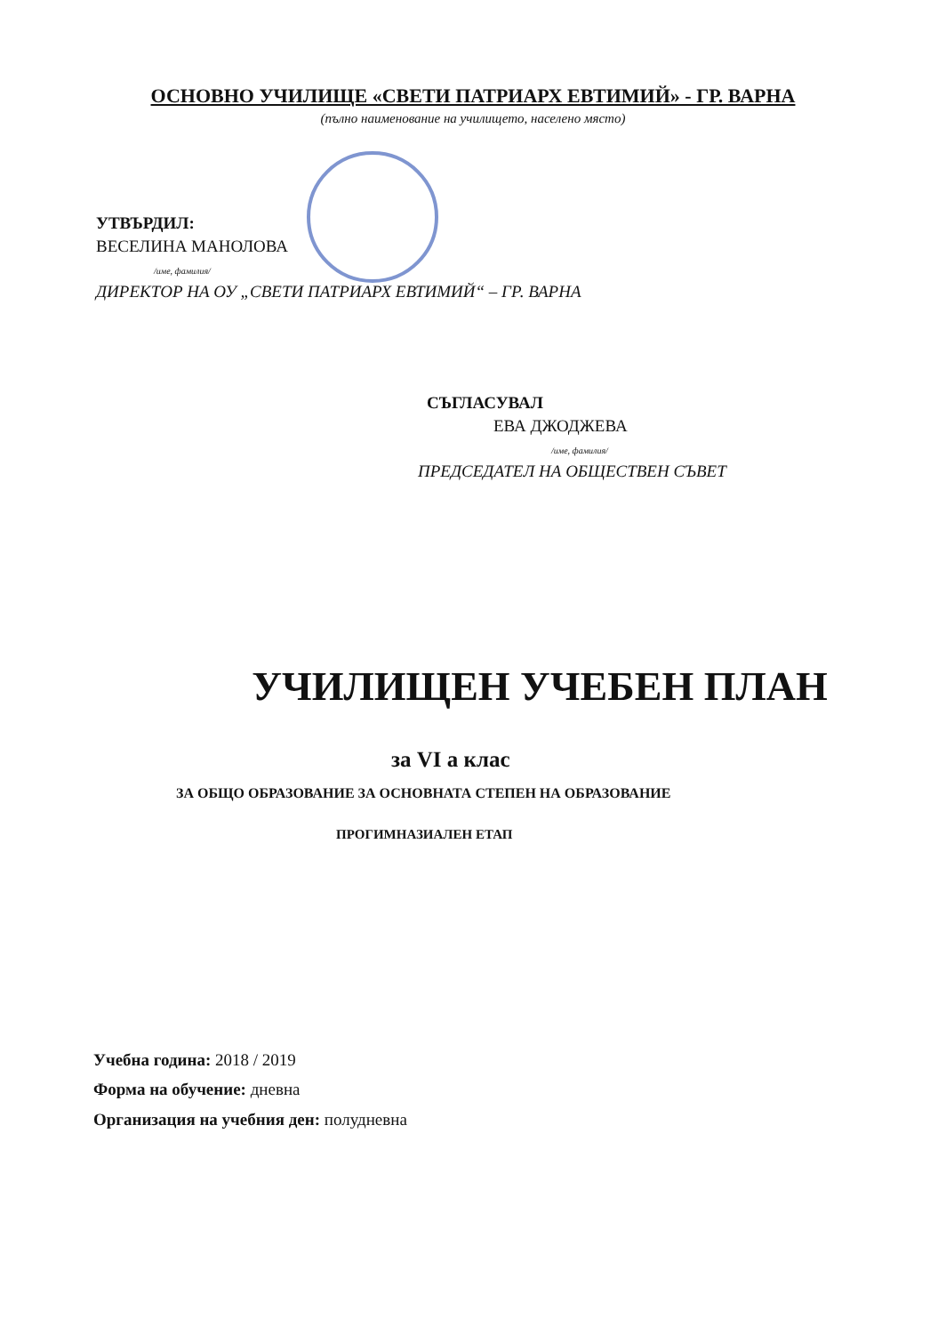ОСНОВНО УЧИЛИЩЕ «СВЕТИ ПАТРИАРХ ЕВТИМИЙ» - ГР. ВАРНА
(пълно наименование на училището, населено място)
УТВЪРДИЛ:
ВЕСЕЛИНА МАНОЛОВА
/име, фамилия/
ДИРЕКТОР НА ОУ „СВЕТИ ПАТРИАРХ ЕВТИМИЙ“ – ГР. ВАРНА
СЪГЛАСУВАЛ
ЕВА ДЖОДЖЕВА
/име, фамилия/
ПРЕДСЕДАТЕЛ НА ОБЩЕСТВЕН СЪВЕТ
УЧИЛИЩЕН УЧЕБЕН ПЛАН
за VI а клас
ЗА ОБЩО ОБРАЗОВАНИЕ ЗА ОСНОВНАТА СТЕПЕН НА ОБРАЗОВАНИЕ
ПРОГИМНАЗИАЛЕН ЕТАП
Учебна година: 2018 / 2019
Форма на обучение: дневна
Организация на учебния ден: полудневна